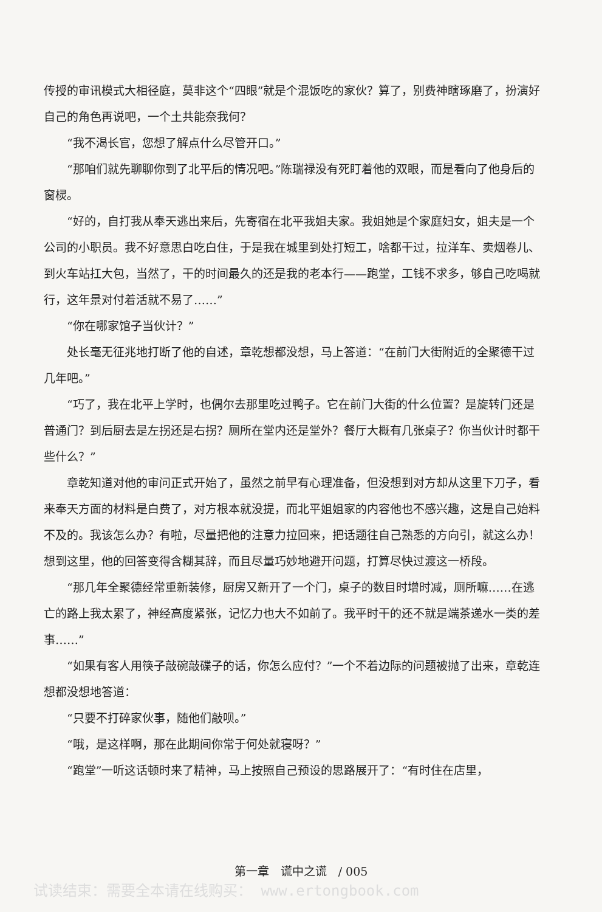传授的审讯模式大相径庭，莫非这个“四眼”就是个混饭吃的家伙？算了，别费神瞎琢磨了，扮演好自己的角色再说吧，一个土共能奈我何？
“我不渴长官，您想了解点什么尽管开口。”
“那咱们就先聊聊你到了北平后的情况吧。”陈瑞禄没有死盯着他的双眼，而是看向了他身后的窗棂。
“好的，自打我从奉天逃出来后，先寄宿在北平我姐夫家。我姐她是个家庭妇女，姐夫是一个公司的小职员。我不好意思白吃白住，于是我在城里到处打短工，啥都干过，拉洋车、卖烟卷儿、到火车站扛大包，当然了，干的时间最久的还是我的老本行——跑堂，工钱不求多，够自己吃喝就行，这年景对付着活就不易了……”
“你在哪家馆子当伙计？”
处长毫无征兆地打断了他的自述，章乾想都没想，马上答道：“在前门大街附近的全聚德干过几年吧。”
“巧了，我在北平上学时，也偶尔去那里吃过鸭子。它在前门大街的什么位置？是旋转门还是普通门？到后厨去是左拐还是右拐？厕所在堂内还是堂外？餐厅大概有几张桌子？你当伙计时都干些什么？”
章乾知道对他的审问正式开始了，虽然之前早有心理准备，但没想到对方却从这里下刀子，看来奉天方面的材料是白费了，对方根本就没提，而北平姐姐家的内容他也不感兴趣，这是自己始料不及的。我该怎么办？有啦，尽量把他的注意力拉回来，把话题往自己熟悉的方向引，就这么办！想到这里，他的回答变得含糊其辞，而且尽量巧妙地避开问题，打算尽快过渡这一桥段。
“那几年全聚德经常重新装修，厨房又新开了一个门，桌子的数目时增时减，厕所嘛……在逃亡的路上我太累了，神经高度紧张，记忆力也大不如前了。我平时干的还不就是端茶递水一类的差事……”
“如果有客人用筷子敲碗敲碟子的话，你怎么应付？”一个不着边际的问题被抛了出来，章乾连想都没想地答道：
“只要不打碎家伙事，随他们敲呗。”
“哦，是这样啊，那在此期间你常于何处就寝呀？”
“跑堂”一听这话顿时来了精神，马上按照自己预设的思路展开了：“有时住在店里，
第一章　谎中之谎　/ 005
试读结束：需要全本请在线购买： www.ertongbook.com